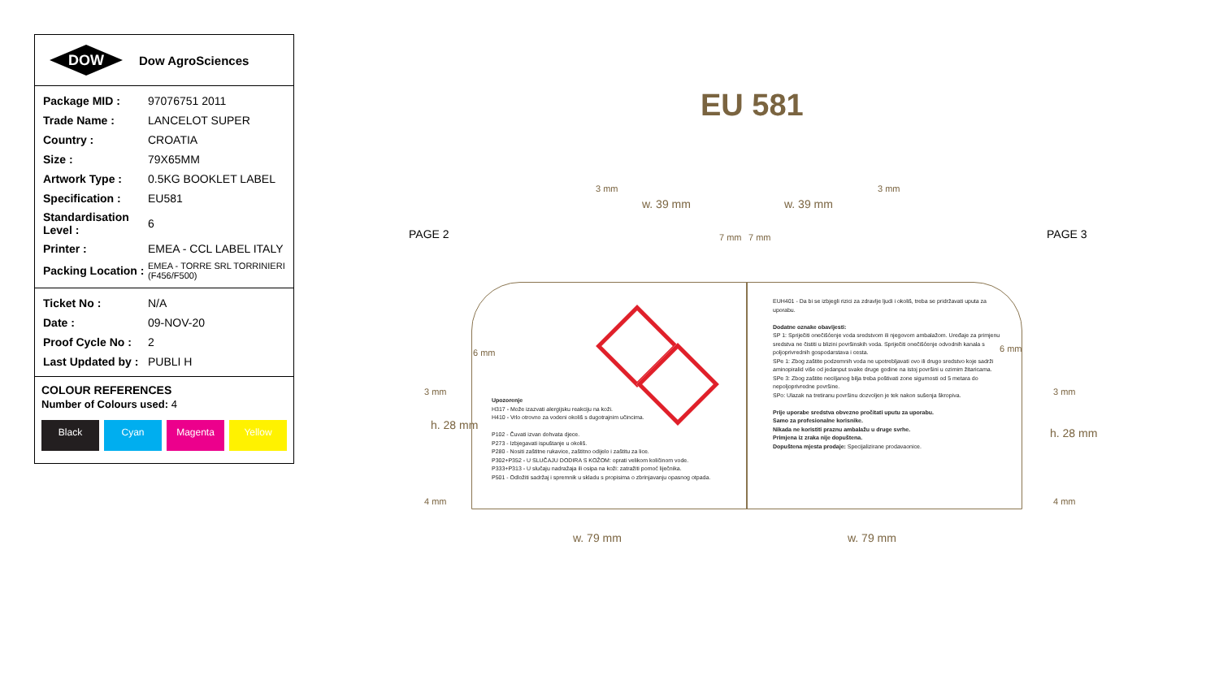DOW
Dow AgroSciences
| Package MID : | 97076751 2011 |
| Trade Name : | LANCELOT SUPER |
| Country : | CROATIA |
| Size : | 79X65MM |
| Artwork Type : | 0.5KG BOOKLET LABEL |
| Specification : | EU581 |
| Standardisation Level : | 6 |
| Printer : | EMEA - CCL LABEL ITALY |
| Packing Location : | EMEA - TORRE SRL TORRINIERI (F456/F500) |
| Ticket No : | N/A |
| Date : | 09-NOV-20 |
| Proof Cycle No : | 2 |
| Last Updated by : | PUBLI H |
COLOUR REFERENCES
Number of Colours used: 4
Black Cyan Magenta Yellow
EU 581
PAGE 2 PAGE 3
3 mm
w. 39 mm w. 39 mm
3 mm
7 mm 7 mm
6 mm 6 mm
3 mm 3 mm
h. 28 mm
h. 28 mm
4 mm 4 mm
Upozorenje
H317 - Može izazvati alergijsku reakciju na koži.
H410 - Vrlo otrovno za vodeni okoliš s dugotrajnim učincima.
P102 - Čuvati izvan dohvata djece.
P273 - Izbjegavati ispuštanje u okoliš.
P280 - Nositi zaštitne rukavice, zaštitno odijelo i zaštitu za lice.
P302+P352 - U SLUČAJU DODIRA S KOŽOM: oprati velikom količinom vode.
P333+P313 - U slučaju nadražaja ili osipa na koži: zatražiti pomoć liječnika.
P501 - Odložiti sadržaj i spremnik u skladu s propisima o zbrinjavanju opasnog otpada.
EUH401 - Da bi se izbjegli rizici za zdravlje ljudi i okoliš, treba se pridržavati uputa za uporabu.
Dodatne oznake obavijesti:
SP 1: Spriječiti onečišćenje voda sredstvom ili njegovom ambalažom. Uređaje za primjenu sredstva ne čistiti u blizini površinskih voda. Spriječiti onečišćenje odvodnih kanala s poljoprivrednih gospodarstava i cesta.
SPe 1: Zbog zaštite podzemnih voda ne upotrebljavati ovo ili drugo sredstvo koje sadrži aminopiralid više od jedanput svake druge godine na istoj površini u ozimim žitaricama.
SPe 3: Zbog zaštite neciljanog bilja treba poštivati zone sigurnosti od 5 metara do nepoljoprivredne površine.
SPo: Ulazak na tretiranu površinu dozvoljen je tek nakon sušenja škropiva.
Prije uporabe sredstva obvezno pročitati uputu za uporabu.
Samo za profesionalne korisnike.
Nikada ne koristiti praznu ambalažu u druge svrhe.
Primjena iz zraka nije dopuštena.
Dopuštena mjesta prodaje: Specijalizirane prodavaonice.
w. 79 mm w. 79 mm